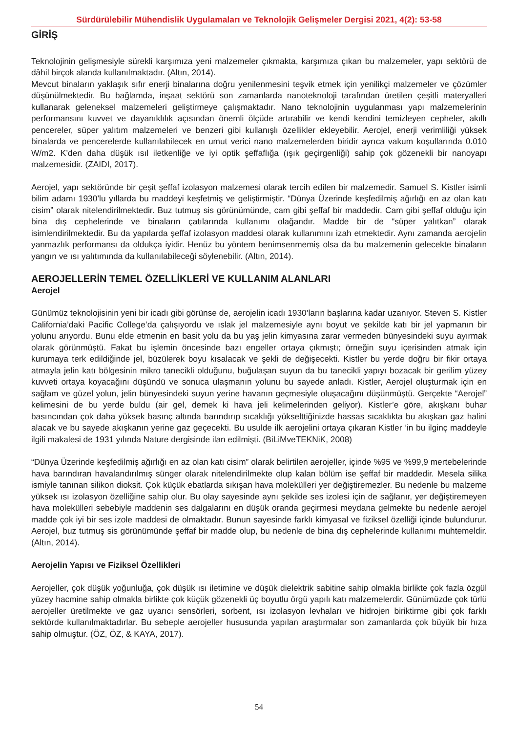Sürdürülebilir Mühendislik Uygulamaları ve Teknolojik Gelişmeler Dergisi 2021, 4(2): 53-58
GİRİŞ
Teknolojinin gelişmesiyle sürekli karşımıza yeni malzemeler çıkmakta, karşımıza çıkan bu malzemeler, yapı sektörü de dâhil birçok alanda kullanılmaktadır. (Altın, 2014).
Mevcut binaların yaklaşık sıfır enerji binalarına doğru yenilenmesini teşvik etmek için yenilikçi malzemeler ve çözümler düşünülmektedir. Bu bağlamda, inşaat sektörü son zamanlarda nanoteknoloji tarafından üretilen çeşitli materyalleri kullanarak geleneksel malzemeleri geliştirmeye çalışmaktadır. Nano teknolojinin uygulanması yapı malzemelerinin performansını kuvvet ve dayanıklılık açısından önemli ölçüde artırabilir ve kendi kendini temizleyen cepheler, akıllı pencereler, süper yalıtım malzemeleri ve benzeri gibi kullanışlı özellikler ekleyebilir. Aerojel, enerji verimliliği yüksek binalarda ve pencerelerde kullanılabilecek en umut verici nano malzemelerden biridir ayrıca vakum koşullarında 0.010 W/m2. K’den daha düşük ısıl iletkenliğe ve iyi optik şeffaflığa (ışık geçirgenliği) sahip çok gözenekli bir nanoyapı malzemesidir. (ZAIDI, 2017).
Aerojel, yapı sektöründe bir çeşit şeffaf izolasyon malzemesi olarak tercih edilen bir malzemedir. Samuel S. Kistler isimli bilim adamı 1930’lu yıllarda bu maddeyi keşfetmiş ve geliştirmiştir. “Dünya Üzerinde keşfedilmiş ağırlığı en az olan katı cisim” olarak nitelendirilmektedir. Buz tutmuş sis görünümünde, cam gibi şeffaf bir maddedir. Cam gibi şeffaf olduğu için bina dış cephelerinde ve binaların çatılarında kullanımı olağandır. Madde bir de “süper yalıtkan” olarak isimlendirilmektedir. Bu da yapılarda şeffaf izolasyon maddesi olarak kullanımını izah etmektedir. Aynı zamanda aerojelin yanmazlık performansı da oldukça iyidir. Henüz bu yöntem benimsenmemiş olsa da bu malzemenin gelecekte binaların yangın ve ısı yalıtımında da kullanılabileceği söylenebilir. (Altın, 2014).
AEROJELLERİN TEMEL ÖZELLİKLERİ VE KULLANIM ALANLARI
Aerojel
Günümüz teknolojisinin yeni bir icadı gibi görünse de, aerojelin icadı 1930’ların başlarına kadar uzanıyor. Steven S. Kistler California’daki Pacific College’da çalışıyordu ve ıslak jel malzemesiyle aynı boyut ve şekilde katı bir jel yapmanın bir yolunu arıyordu. Bunu elde etmenin en basit yolu da bu yaş jelin kimyasına zarar vermeden bünyesindeki suyu ayırmak olarak görünmüştü. Fakat bu işlemin öncesinde bazı engeller ortaya çıkmıştı; örneğin suyu içerisinden atmak için kurumaya terk edildiğinde jel, büzülerek boyu kısalacak ve şekli de değişecekti. Kistler bu yerde doğru bir fikir ortaya atmayla jelin katı bölgesinin mikro tanecikli olduğunu, buğulaşan suyun da bu tanecikli yapıyı bozacak bir gerilim yüzey kuvveti ortaya koyacağını düşündü ve sonuca ulaşmanın yolunu bu sayede anladı. Kistler, Aerojel oluşturmak için en sağlam ve güzel yolun, jelin bünyesindeki suyun yerine havanın geçmesiyle oluşacağını düşünmüştü. Gerçekte “Aerojel” kelimesini de bu yerde buldu (air gel, demek ki hava jeli kelimelerinden geliyor). Kistler’e göre, akışkanı buhar basıncından çok daha yüksek basınç altında barındırıp sıcaklığı yükselttiğinizde hassas sıcaklıkta bu akışkan gaz halini alacak ve bu sayede akışkanın yerine gaz geçecekti. Bu usulde ilk aerojelini ortaya çıkaran Kistler ’in bu ilginç maddeyle ilgili makalesi de 1931 yılında Nature dergisinde ilan edilmişti. (BiLiMveTEKNiK, 2008)
“Dünya Üzerinde keşfedilmiş ağırlığı en az olan katı cisim” olarak belirtilen aerojeller, içinde %95 ve %99,9 mertebelerinde hava barındıran havalandırılmış sünger olarak nitelendirilmekte olup kalan bölüm ise şeffaf bir maddedir. Mesela silika ismiyle tanınan silikon dioksit. Çok küçük ebatlarda sıkışan hava molekülleri yer değiştiremezler. Bu nedenle bu malzeme yüksek ısı izolasyon özelliğine sahip olur. Bu olay sayesinde aynı şekilde ses izolesi için de sağlanır, yer değiştiremeyen hava molekülleri sebebiyle maddenin ses dalgalarını en düşük oranda geçirmesi meydana gelmekte bu nedenle aerojel madde çok iyi bir ses izole maddesi de olmaktadır. Bunun sayesinde farklı kimyasal ve fiziksel özelliği içinde bulundurur. Aerojel, buz tutmuş sis görünümünde şeffaf bir madde olup, bu nedenle de bina dış cephelerinde kullanımı muhtemeldir. (Altın, 2014).
Aerojelin Yapısı ve Fiziksel Özellikleri
Aerojeller, çok düşük yoğunluğa, çok düşük ısı iletimine ve düşük dielektrik sabitine sahip olmakla birlikte çok fazla özgül yüzey hacmine sahip olmakla birlikte çok küçük gözenekli üç boyutlu örgü yapılı katı malzemelerdir. Günümüzde çok türlü aerojeller üretilmekte ve gaz uyarıcı sensörleri, sorbent, ısı izolasyon levhaları ve hidrojen biriktirme gibi çok farklı sektörde kullanılmaktadırlar. Bu sebeple aerojeller hususunda yapılan araştırmalar son zamanlarda çok büyük bir hıza sahip olmuştur. (ÖZ, ÖZ, & KAYA, 2017).
54